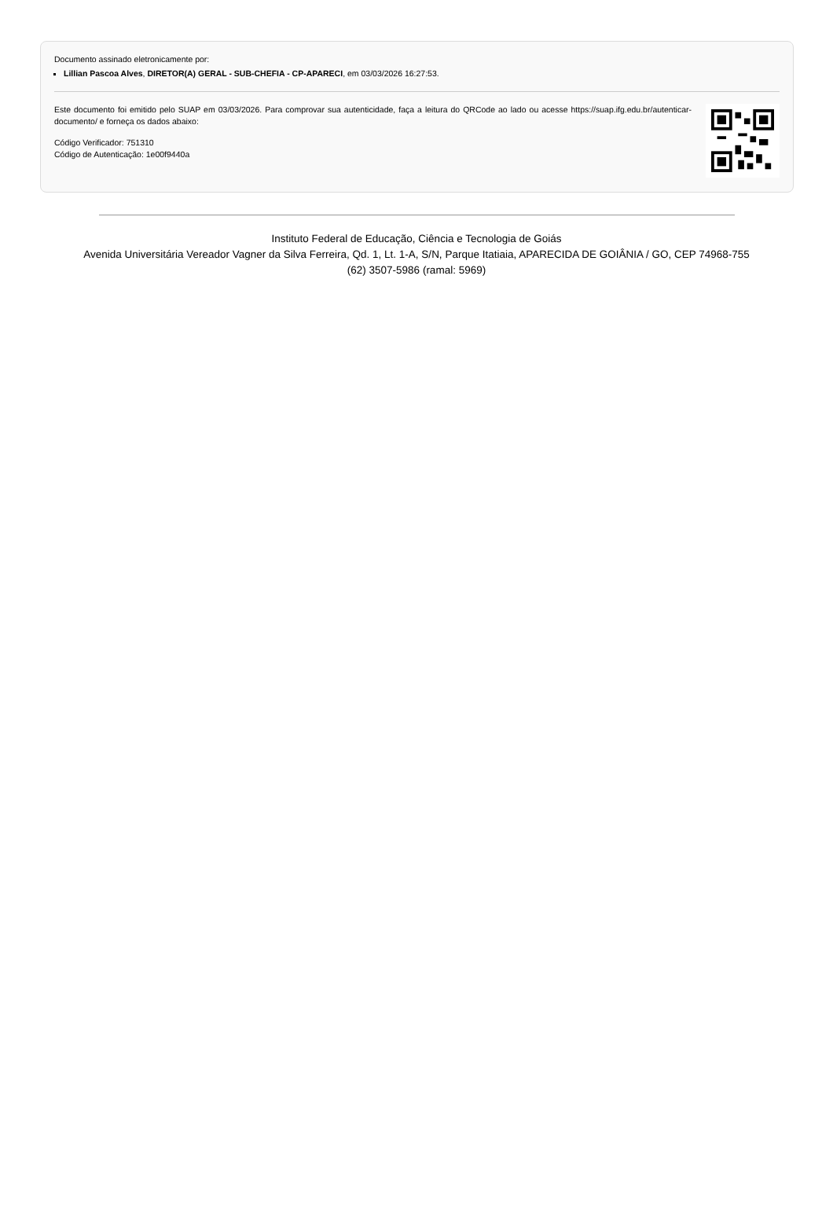Documento assinado eletronicamente por:
Lillian Pascoa Alves, DIRETOR(A) GERAL - SUB-CHEFIA - CP-APARECI, em 03/03/2026 16:27:53.
Este documento foi emitido pelo SUAP em 03/03/2026. Para comprovar sua autenticidade, faça a leitura do QRCode ao lado ou acesse https://suap.ifg.edu.br/autenticar-documento/ e forneça os dados abaixo:
Código Verificador: 751310
Código de Autenticação: 1e00f9440a
Instituto Federal de Educação, Ciência e Tecnologia de Goiás
Avenida Universitária Vereador Vagner da Silva Ferreira, Qd. 1, Lt. 1-A, S/N, Parque Itatiaia, APARECIDA DE GOIÂNIA / GO, CEP 74968-755
(62) 3507-5986 (ramal: 5969)